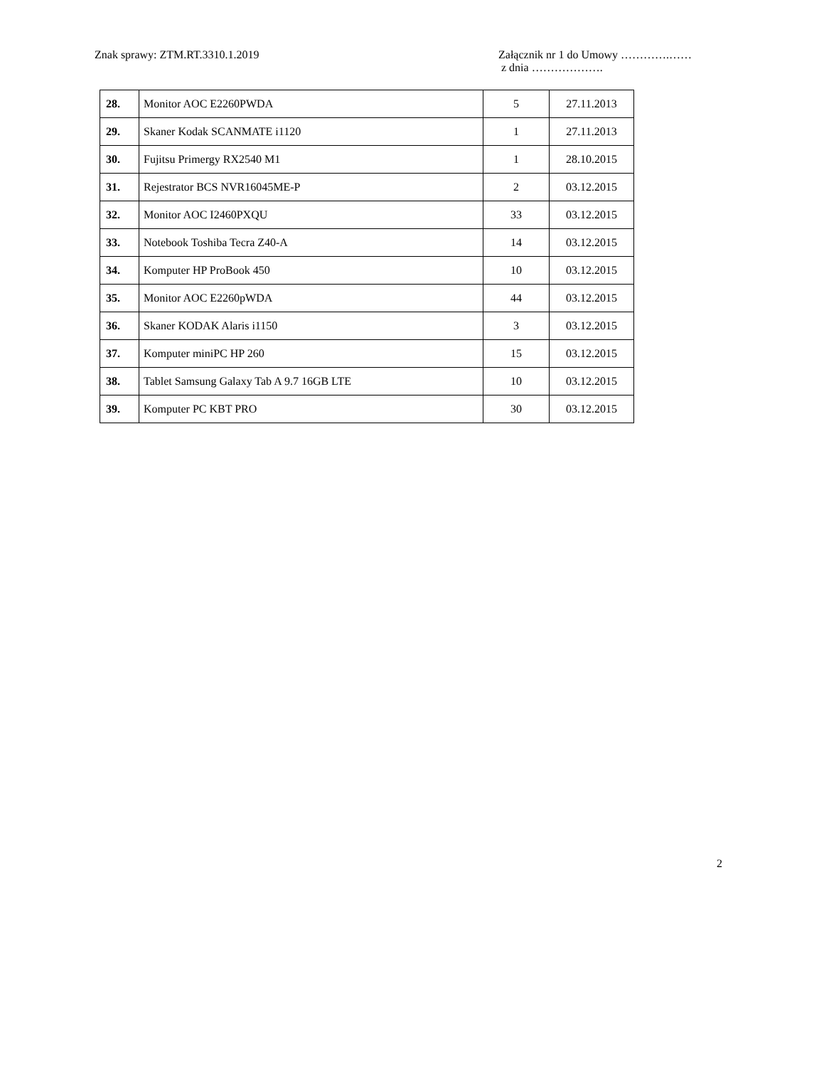Znak sprawy: ZTM.RT.3310.1.2019
Załącznik nr 1 do Umowy ………….……
z dnia ……………….
| 28. | Monitor AOC E2260PWDA | 5 | 27.11.2013 |
| 29. | Skaner Kodak SCANMATE i1120 | 1 | 27.11.2013 |
| 30. | Fujitsu Primergy RX2540 M1 | 1 | 28.10.2015 |
| 31. | Rejestrator BCS NVR16045ME-P | 2 | 03.12.2015 |
| 32. | Monitor AOC I2460PXQU | 33 | 03.12.2015 |
| 33. | Notebook Toshiba Tecra Z40-A | 14 | 03.12.2015 |
| 34. | Komputer HP ProBook 450 | 10 | 03.12.2015 |
| 35. | Monitor AOC E2260pWDA | 44 | 03.12.2015 |
| 36. | Skaner KODAK Alaris i1150 | 3 | 03.12.2015 |
| 37. | Komputer miniPC HP 260 | 15 | 03.12.2015 |
| 38. | Tablet Samsung Galaxy Tab A 9.7 16GB LTE | 10 | 03.12.2015 |
| 39. | Komputer PC KBT PRO | 30 | 03.12.2015 |
2